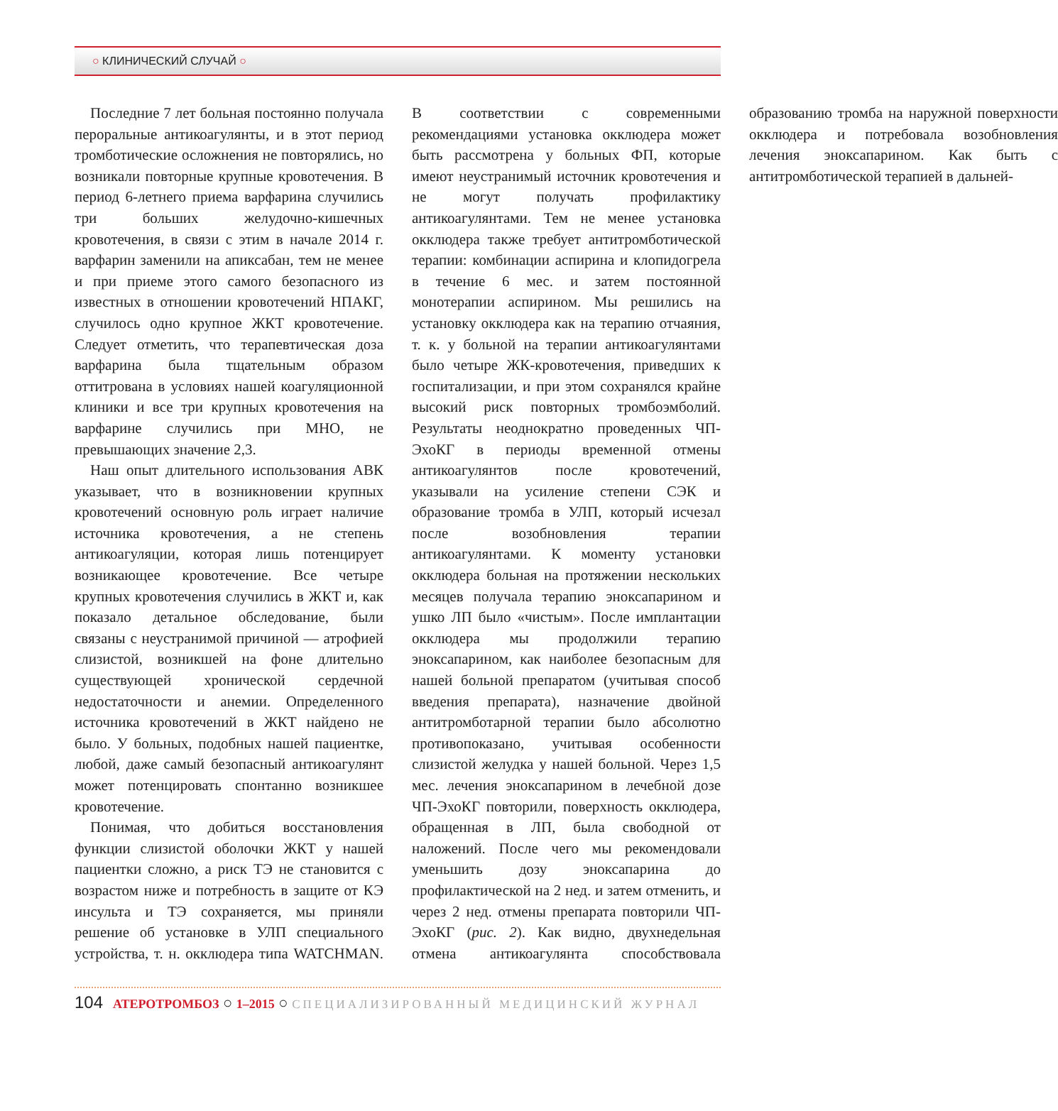○ КЛИНИЧЕСКИЙ СЛУЧАЙ ○
Последние 7 лет больная постоянно получала пероральные антикоагулянты, и в этот период тромботические осложнения не повторялись, но возникали повторные крупные кровотечения. В период 6-летнего приема варфарина случились три больших желудочно-кишечных кровотечения, в связи с этим в начале 2014 г. варфарин заменили на апиксабан, тем не менее и при приеме этого самого безопасного из известных в отношении кровотечений НПАКГ, случилось одно крупное ЖКТ кровотечение. Следует отметить, что терапевтическая доза варфарина была тщательным образом оттитрована в условиях нашей коагуляционной клиники и все три крупных кровотечения на варфарине случились при МНО, не превышающих значение 2,3.
Наш опыт длительного использования АВК указывает, что в возникновении крупных кровотечений основную роль играет наличие источника кровотечения, а не степень антикоагуляции, которая лишь потенцирует возникающее кровотечение. Все четыре крупных кровотечения случились в ЖКТ и, как показало детальное обследование, были связаны с неустранимой причиной — атрофией слизистой, возникшей на фоне длительно существующей хронической сердечной недостаточности и анемии. Определенного источника кровотечений в ЖКТ найдено не было. У больных, подобных нашей пациентке, любой, даже самый безопасный антикоагулянт может потенцировать спонтанно возникшее кровотечение.
Понимая, что добиться восстановления функции слизистой оболочки ЖКТ у нашей пациентки сложно, а риск ТЭ не становится с возрастом ниже и потребность в защите от КЭ инсульта и ТЭ сохраняется, мы приняли решение об установке в УЛП специального устройства, т. н. окклюдера типа WATCHMAN. В соответствии с современными рекомендациями установка окклюдера может быть рассмотрена у больных ФП, которые имеют неустранимый источник кровотечения и не могут получать профилактику антикоагулянтами. Тем не менее установка окклюдера также требует антитромботической терапии: комбинации аспирина и клопидогрела в течение 6 мес. и затем постоянной монотерапии аспирином. Мы решились на установку окклюдера как на терапию отчаяния, т. к. у больной на терапии антикоагулянтами было четыре ЖК-кровотечения, приведших к госпитализации, и при этом сохранялся крайне высокий риск повторных тромбоэмболий. Результаты неоднократно проведенных ЧП-ЭхоКГ в периоды временной отмены антикоагулянтов после кровотечений, указывали на усиление степени СЭК и образование тромба в УЛП, который исчезал после возобновления терапии антикоагулянтами. К моменту установки окклюдера больная на протяжении нескольких месяцев получала терапию эноксапарином и ушко ЛП было «чистым». После имплантации окклюдера мы продолжили терапию эноксапарином, как наиболее безопасным для нашей больной препаратом (учитывая способ введения препарата), назначение двойной антитромботарной терапии было абсолютно противопоказано, учитывая особенности слизистой желудка у нашей больной. Через 1,5 мес. лечения эноксапарином в лечебной дозе ЧП-ЭхоКГ повторили, поверхность окклюдера, обращенная в ЛП, была свободной от наложений. После чего мы рекомендовали уменьшить дозу эноксапарина до профилактической на 2 нед. и затем отменить, и через 2 нед. отмены препарата повторили ЧП-ЭхоКГ (рис. 2). Как видно, двухнедельная отмена антикоагулянта способствовала образованию тромба на наружной поверхности окклюдера и потребовала возобновления лечения эноксапарином. Как быть с антитромботической терапией в дальней-
104 АТЕРОТРОМБОЗ ○ 1–2015 ○ СПЕЦИАЛИЗИРОВАННЫЙ МЕДИЦИНСКИЙ ЖУРНАЛ